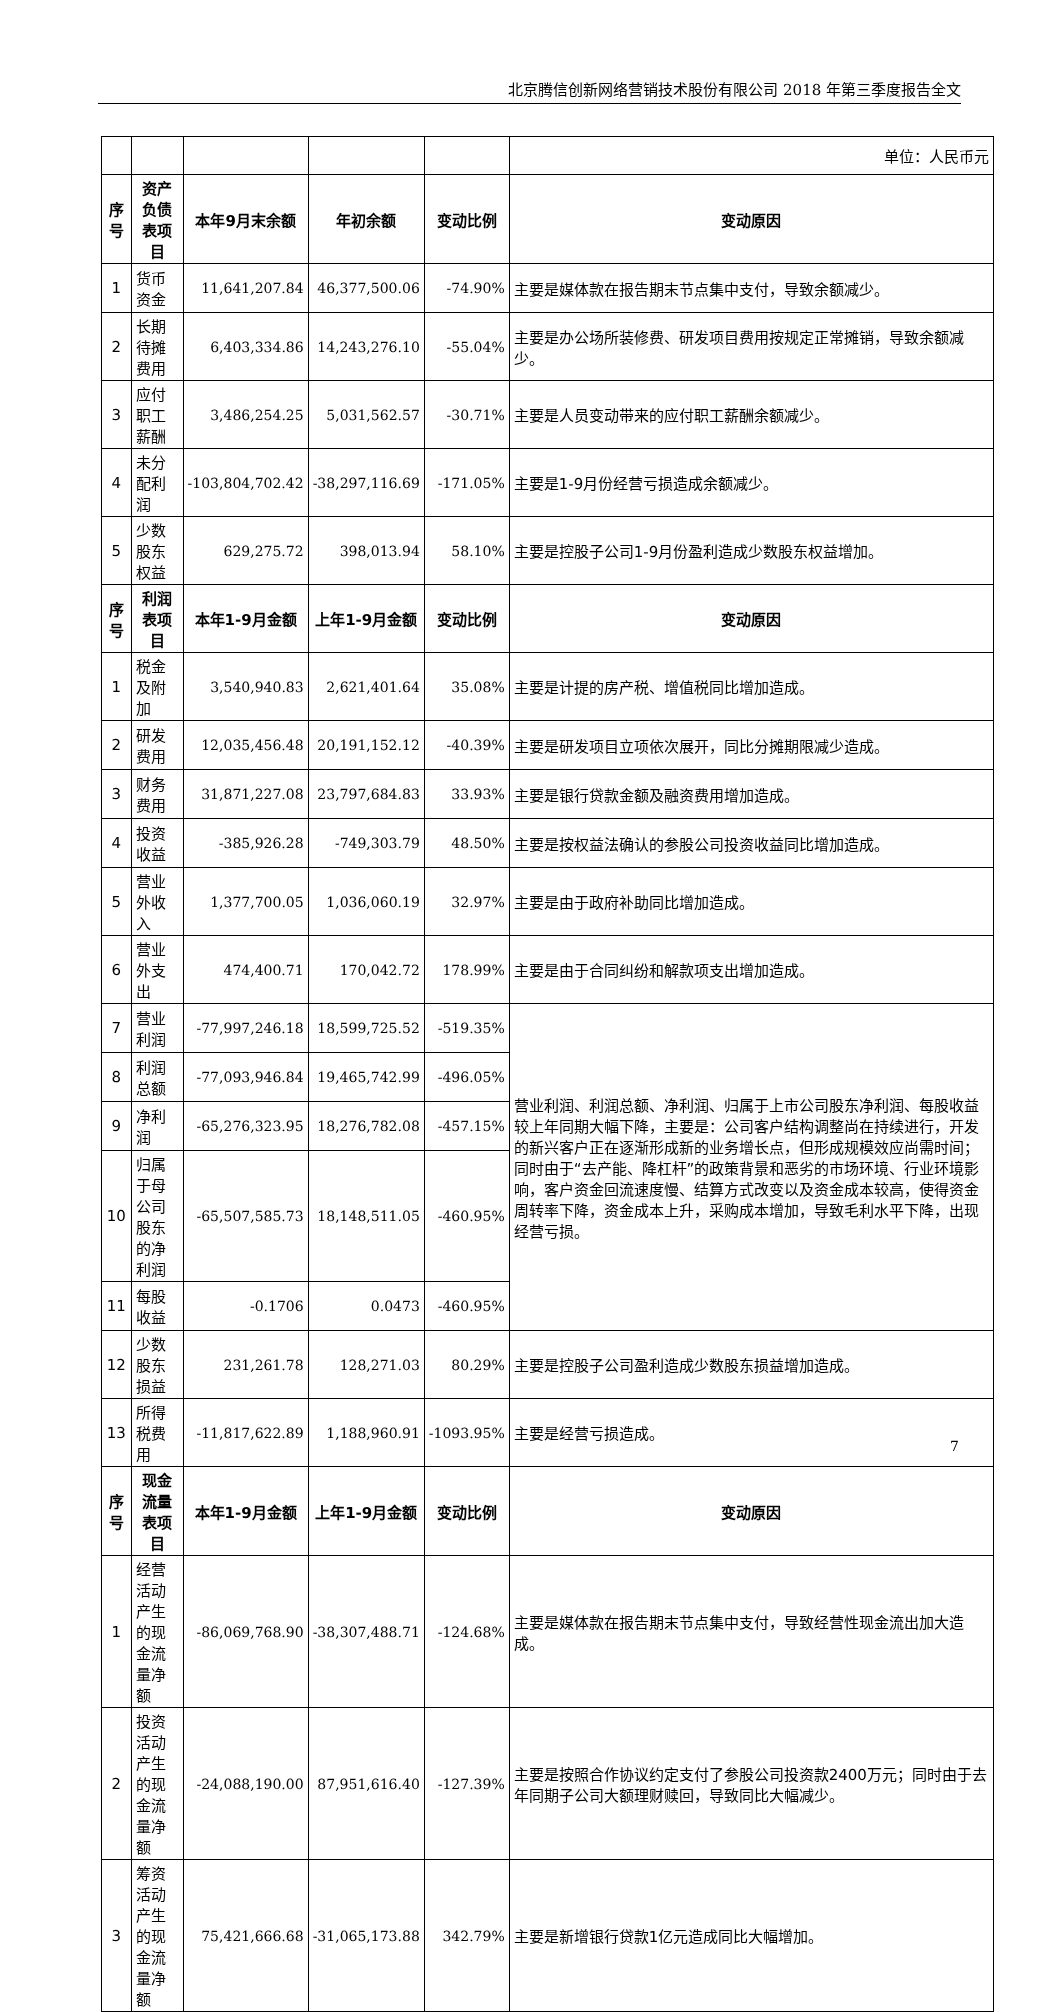北京腾信创新网络营销技术股份有限公司 2018 年第三季度报告全文
| | | | | | 单位：人民币元 |
| 序号 | 资产负债表项目 | 本年9月末余额 | 年初余额 | 变动比例 | 变动原因 |
| 1 | 货币资金 | 11,641,207.84 | 46,377,500.06 | -74.90% | 主要是媒体款在报告期末节点集中支付，导致余额减少。 |
| 2 | 长期待摊费用 | 6,403,334.86 | 14,243,276.10 | -55.04% | 主要是办公场所装修费、研发项目费用按规定正常摊销，导致余额减少。 |
| 3 | 应付职工薪酬 | 3,486,254.25 | 5,031,562.57 | -30.71% | 主要是人员变动带来的应付职工薪酬余额减少。 |
| 4 | 未分配利润 | -103,804,702.42 | -38,297,116.69 | -171.05% | 主要是1-9月份经营亏损造成余额减少。 |
| 5 | 少数股东权益 | 629,275.72 | 398,013.94 | 58.10% | 主要是控股子公司1-9月份盈利造成少数股东权益增加。 |
| 序号 | 利润表项目 | 本年1-9月金额 | 上年1-9月金额 | 变动比例 | 变动原因 |
| 1 | 税金及附加 | 3,540,940.83 | 2,621,401.64 | 35.08% | 主要是计提的房产税、增值税同比增加造成。 |
| 2 | 研发费用 | 12,035,456.48 | 20,191,152.12 | -40.39% | 主要是研发项目立项依次展开，同比分摊期限减少造成。 |
| 3 | 财务费用 | 31,871,227.08 | 23,797,684.83 | 33.93% | 主要是银行贷款金额及融资费用增加造成。 |
| 4 | 投资收益 | -385,926.28 | -749,303.79 | 48.50% | 主要是按权益法确认的参股公司投资收益同比增加造成。 |
| 5 | 营业外收入 | 1,377,700.05 | 1,036,060.19 | 32.97% | 主要是由于政府补助同比增加造成。 |
| 6 | 营业外支出 | 474,400.71 | 170,042.72 | 178.99% | 主要是由于合同纠纷和解款项支出增加造成。 |
| 7 | 营业利润 | -77,997,246.18 | 18,599,725.52 | -519.35% | 营业利润、利润总额、净利润、归属于上市公司股东净利润、每股收益较上年同期大幅下降，主要是：公司客户结构调整尚在持续进行，开发的新兴客户正在逐渐形成新的业务增长点，但形成规模效应尚需时间；同时由于“去产能、降杠杆”的政策背景和恶劣的市场环境、行业环境影响，客户资金回流速度慢、结算方式改变以及资金成本较高，使得资金周转率下降，资金成本上升，采购成本增加，导致毛利水平下降，出现经营亏损。 |
| 8 | 利润总额 | -77,093,946.84 | 19,465,742.99 | -496.05% | |
| 9 | 净利润 | -65,276,323.95 | 18,276,782.08 | -457.15% | |
| 10 | 归属于母公司股东的净利润 | -65,507,585.73 | 18,148,511.05 | -460.95% | |
| 11 | 每股收益 | -0.1706 | 0.0473 | -460.95% | |
| 12 | 少数股东损益 | 231,261.78 | 128,271.03 | 80.29% | 主要是控股子公司盈利造成少数股东损益增加造成。 |
| 13 | 所得税费用 | -11,817,622.89 | 1,188,960.91 | -1093.95% | 主要是经营亏损造成。 |
| 序号 | 现金流量表项目 | 本年1-9月金额 | 上年1-9月金额 | 变动比例 | 变动原因 |
| 1 | 经营活动产生的现金流量净额 | -86,069,768.90 | -38,307,488.71 | -124.68% | 主要是媒体款在报告期末节点集中支付，导致经营性现金流出加大造成。 |
| 2 | 投资活动产生的现金流量净额 | -24,088,190.00 | 87,951,616.40 | -127.39% | 主要是按照合作协议约定支付了参股公司投资款2400万元；同时由于去年同期子公司大额理财赎回，导致同比大幅减少。 |
| 3 | 筹资活动产生的现金流量净额 | 75,421,666.68 | -31,065,173.88 | 342.79% | 主要是新增银行贷款1亿元造成同比大幅增加。 |
7